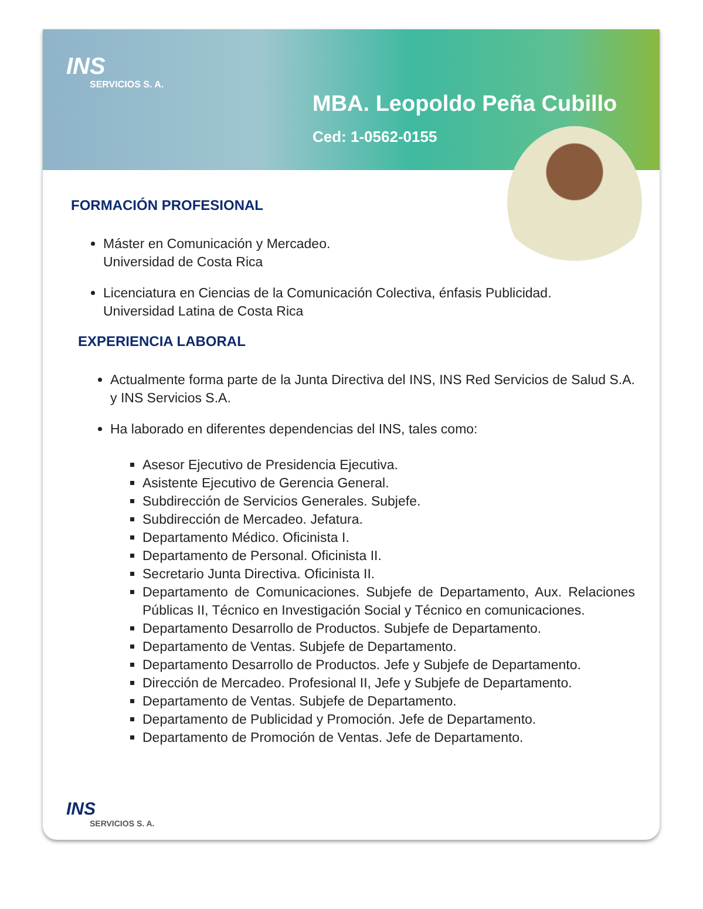INS
SERVICIOS S. A.
MBA. Leopoldo Peña Cubillo
Ced: 1-0562-0155
FORMACIÓN PROFESIONAL
Máster en Comunicación y Mercadeo.
Universidad de Costa Rica
Licenciatura en Ciencias de la Comunicación Colectiva, énfasis Publicidad.
Universidad Latina de Costa Rica
EXPERIENCIA LABORAL
Actualmente forma parte de la Junta Directiva del INS, INS Red Servicios de Salud S.A. y INS Servicios S.A.
Ha laborado en diferentes dependencias del INS, tales como:
Asesor Ejecutivo de Presidencia Ejecutiva.
Asistente Ejecutivo de Gerencia General.
Subdirección de Servicios Generales. Subjefe.
Subdirección de Mercadeo. Jefatura.
Departamento Médico. Oficinista I.
Departamento de Personal. Oficinista II.
Secretario Junta Directiva. Oficinista II.
Departamento de Comunicaciones. Subjefe de Departamento, Aux. Relaciones Públicas II, Técnico en Investigación Social y Técnico en comunicaciones.
Departamento Desarrollo de Productos. Subjefe de Departamento.
Departamento de Ventas. Subjefe de Departamento.
Departamento Desarrollo de Productos. Jefe y Subjefe de Departamento.
Dirección de Mercadeo. Profesional II, Jefe y Subjefe de Departamento.
Departamento de Ventas. Subjefe de Departamento.
Departamento de Publicidad y Promoción. Jefe de Departamento.
Departamento de Promoción de Ventas. Jefe de Departamento.
INS
SERVICIOS S. A.